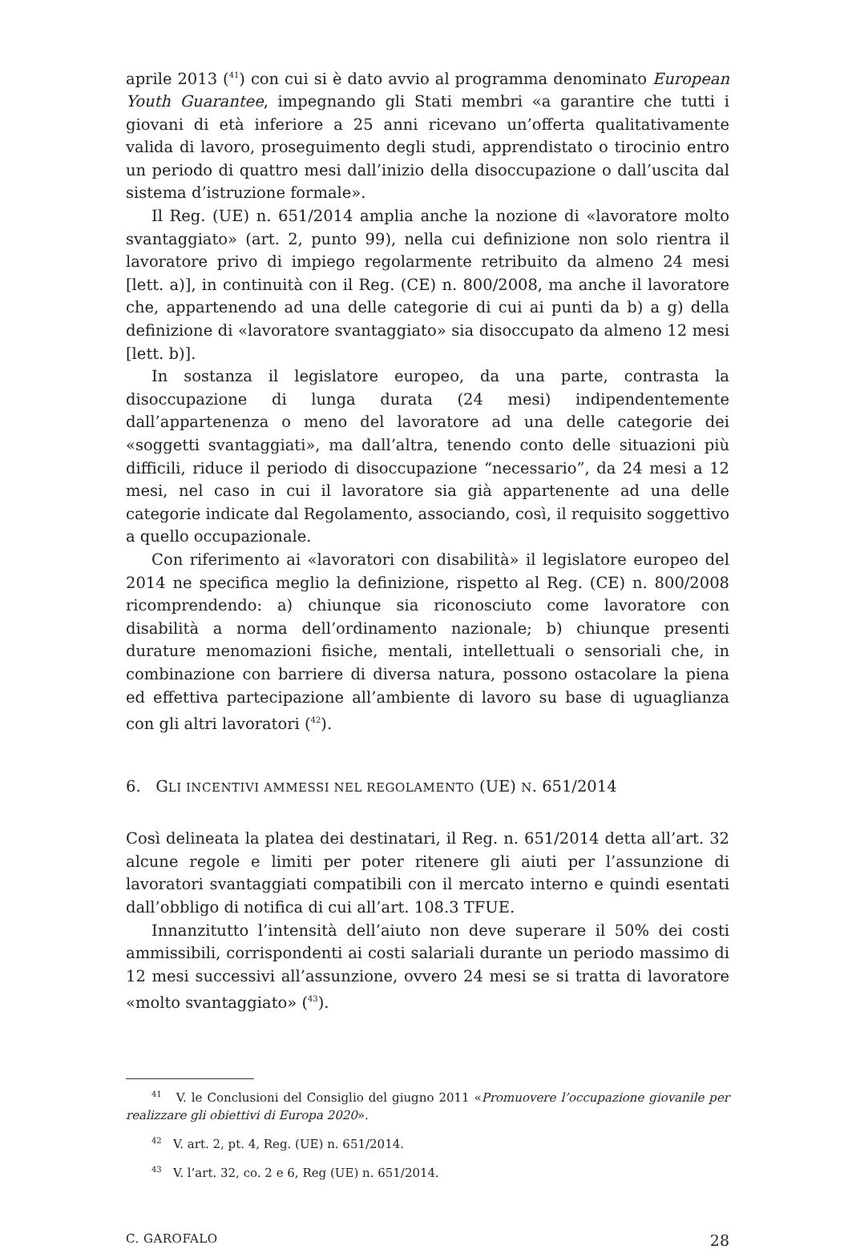aprile 2013 (<sup>41</sup>) con cui si è dato avvio al programma denominato European Youth Guarantee, impegnando gli Stati membri «a garantire che tutti i giovani di età inferiore a 25 anni ricevano un’offerta qualitativamente valida di lavoro, proseguimento degli studi, apprendistato o tirocinio entro un periodo di quattro mesi dall’inizio della disoccupazione o dall’uscita dal sistema d’istruzione formale».
Il Reg. (UE) n. 651/2014 amplia anche la nozione di «lavoratore molto svantaggiato» (art. 2, punto 99), nella cui definizione non solo rientra il lavoratore privo di impiego regolarmente retribuito da almeno 24 mesi [lett. a)], in continuità con il Reg. (CE) n. 800/2008, ma anche il lavoratore che, appartenendo ad una delle categorie di cui ai punti da b) a g) della definizione di «lavoratore svantaggiato» sia disoccupato da almeno 12 mesi [lett. b)].
In sostanza il legislatore europeo, da una parte, contrasta la disoccupazione di lunga durata (24 mesi) indipendentemente dall’appartenenza o meno del lavoratore ad una delle categorie dei «soggetti svantaggiati», ma dall’altra, tenendo conto delle situazioni più difficili, riduce il periodo di disoccupazione “necessario”, da 24 mesi a 12 mesi, nel caso in cui il lavoratore sia già appartenente ad una delle categorie indicate dal Regolamento, associando, così, il requisito soggettivo a quello occupazionale.
Con riferimento ai «lavoratori con disabilità» il legislatore europeo del 2014 ne specifica meglio la definizione, rispetto al Reg. (CE) n. 800/2008 ricomprendendo: a) chiunque sia riconosciuto come lavoratore con disabilità a norma dell’ordinamento nazionale; b) chiunque presenti durature menomazioni fisiche, mentali, intellettuali o sensoriali che, in combinazione con barriere di diversa natura, possono ostacolare la piena ed effettiva partecipazione all’ambiente di lavoro su base di uguaglianza con gli altri lavoratori (<sup>42</sup>).
6. GLI INCENTIVI AMMESSI NEL REGOLAMENTO (UE) N. 651/2014
Così delineata la platea dei destinatari, il Reg. n. 651/2014 detta all’art. 32 alcune regole e limiti per poter ritenere gli aiuti per l’assunzione di lavoratori svantaggiati compatibili con il mercato interno e quindi esentati dall’obbligo di notifica di cui all’art. 108.3 TFUE.
Innanzitutto l’intensità dell’aiuto non deve superare il 50% dei costi ammissibili, corrispondenti ai costi salariali durante un periodo massimo di 12 mesi successivi all’assunzione, ovvero 24 mesi se si tratta di lavoratore «molto svantaggiato» (<sup>43</sup>).
<sup>41</sup> V. le Conclusioni del Consiglio del giugno 2011 «Promuovere l’occupazione giovanile per realizzare gli obiettivi di Europa 2020».
<sup>42</sup> V. art. 2, pt. 4, Reg. (UE) n. 651/2014.
<sup>43</sup> V. l’art. 32, co. 2 e 6, Reg (UE) n. 651/2014.
C. GAROFALO 28